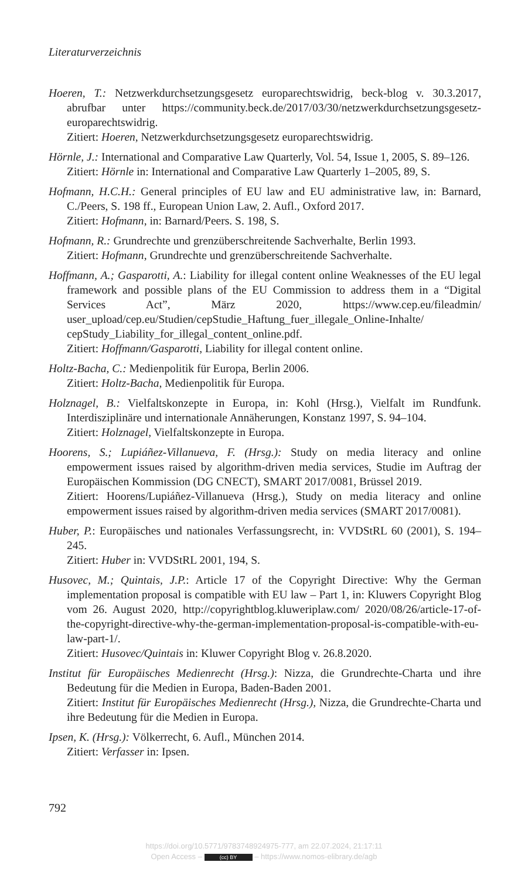Literaturverzeichnis
Hoeren, T.: Netzwerkdurchsetzungsgesetz europarechtswidrig, beck-blog v. 30.3.2017, abrufbar unter https://community.beck.de/2017/03/30/netzwerkdurchsetzungsgesetz-europarechtswidrig.
Zitiert: Hoeren, Netzwerkdurchsetzungsgesetz europarechtswidrig.
Hörnle, J.: International and Comparative Law Quarterly, Vol. 54, Issue 1, 2005, S. 89–126.
Zitiert: Hörnle in: International and Comparative Law Quarterly 1–2005, 89, S.
Hofmann, H.C.H.: General principles of EU law and EU administrative law, in: Barnard, C./Peers, S. 198 ff., European Union Law, 2. Aufl., Oxford 2017.
Zitiert: Hofmann, in: Barnard/Peers. S. 198, S.
Hofmann, R.: Grundrechte und grenzüberschreitende Sachverhalte, Berlin 1993.
Zitiert: Hofmann, Grundrechte und grenzüberschreitende Sachverhalte.
Hoffmann, A.; Gasparotti, A.: Liability for illegal content online Weaknesses of the EU legal framework and possible plans of the EU Commission to address them in a “Digital Services Act”, März 2020, https://www.cep.eu/fileadmin/ user_upload/cep.eu/Studien/cepStudie_Haftung_fuer_illegale_Online-Inhalte/ cepStudy_Liability_for_illegal_content_online.pdf.
Zitiert: Hoffmann/Gasparotti, Liability for illegal content online.
Holtz-Bacha, C.: Medienpolitik für Europa, Berlin 2006.
Zitiert: Holtz-Bacha, Medienpolitik für Europa.
Holznagel, B.: Vielfaltskonzepte in Europa, in: Kohl (Hrsg.), Vielfalt im Rundfunk. Interdisziplinäre und internationale Annäherungen, Konstanz 1997, S. 94–104.
Zitiert: Holznagel, Vielfaltskonzepte in Europa.
Hoorens, S.; Lupiáñez-Villanueva, F. (Hrsg.): Study on media literacy and online empowerment issues raised by algorithm-driven media services, Studie im Auftrag der Europäischen Kommission (DG CNECT), SMART 2017/0081, Brüssel 2019.
Zitiert: Hoorens/Lupiáñez-Villanueva (Hrsg.), Study on media literacy and online empowerment issues raised by algorithm-driven media services (SMART 2017/0081).
Huber, P.: Europäisches und nationales Verfassungsrecht, in: VVDStRL 60 (2001), S. 194–245.
Zitiert: Huber in: VVDStRL 2001, 194, S.
Husovec, M.; Quintais, J.P.: Article 17 of the Copyright Directive: Why the German implementation proposal is compatible with EU law – Part 1, in: Kluwers Copyright Blog vom 26. August 2020, http://copyrightblog.kluweriplaw.com/ 2020/08/26/article-17-of-the-copyright-directive-why-the-german-implementation-proposal-is-compatible-with-eu-law-part-1/.
Zitiert: Husovec/Quintais in: Kluwer Copyright Blog v. 26.8.2020.
Institut für Europäisches Medienrecht (Hrsg.): Nizza, die Grundrechte-Charta und ihre Bedeutung für die Medien in Europa, Baden-Baden 2001.
Zitiert: Institut für Europäisches Medienrecht (Hrsg.), Nizza, die Grundrechte-Charta und ihre Bedeutung für die Medien in Europa.
Ipsen, K. (Hrsg.): Völkerrecht, 6. Aufl., München 2014.
Zitiert: Verfasser in: Ipsen.
792
https://doi.org/10.5771/9783748924975-777, am 22.07.2024, 21:17:11
Open Access – (cc) BY – https://www.nomos-elibrary.de/agb